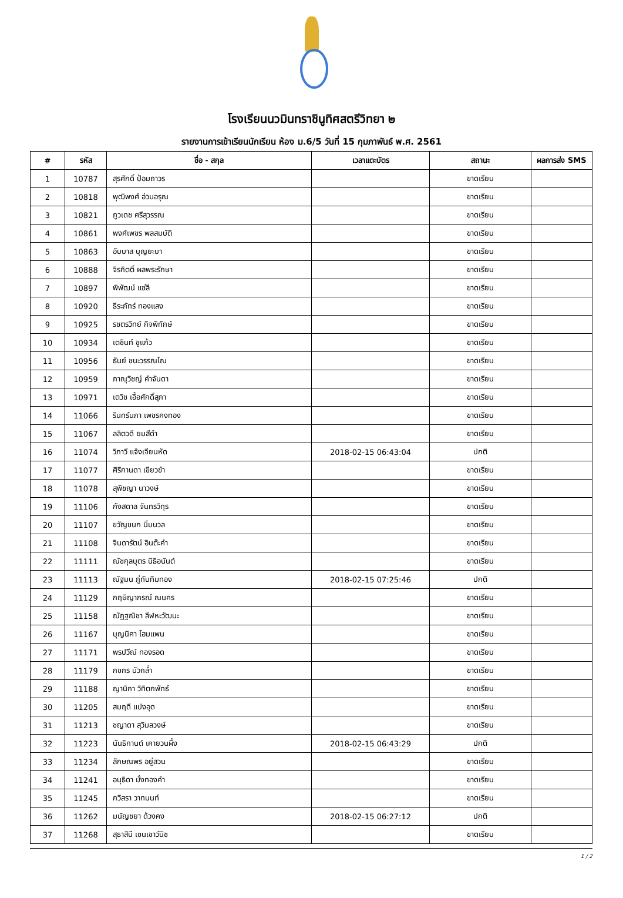โรงเรียนนวมินทราชินูทิศสตรีวิทยา ๒
รายงานการเข้าเรียนนักเรียน ห้อง ม.6/5 วันที่ 15 กุมภาพันธ์ พ.ศ. 2561
| # | รหัส | ชื่อ - สกุล | เวลาแตะบัตร | สถานะ | ผลการส่ง SMS |
| --- | --- | --- | --- | --- | --- |
| 1 | 10787 | สุรศักดิ์ ป้อมถาวร | | ขาดเรียน | |
| 2 | 10818 | พุฒิพงศ์ อ่วมอรุณ | | ขาดเรียน | |
| 3 | 10821 | ภูวเดช ศรีสุวรรณ | | ขาดเรียน | |
| 4 | 10861 | พงศ์เพชร พลสมบัติ | | ขาดเรียน | |
| 5 | 10863 | อับบาส บุญยะบา | | ขาดเรียน | |
| 6 | 10888 | จิรกิตติ์ ผลพระรักษา | | ขาดเรียน | |
| 7 | 10897 | พิพัฒน์ แซ่ลี | | ขาดเรียน | |
| 8 | 10920 | ธีระภัทร์ ทองแสง | | ขาดเรียน | |
| 9 | 10925 | รชตรวิทย์ กิจพิทักษ์ | | ขาดเรียน | |
| 10 | 10934 | เตชินท์ ชูแก้ว | | ขาดเรียน | |
| 11 | 10956 | ธันย์ ชนะวรรณโณ | | ขาดเรียน | |
| 12 | 10959 | ภาณุวิชญ์ คำจันดา | | ขาดเรียน | |
| 13 | 10971 | เตวิช เอื้อศักดิ์สุภา | | ขาดเรียน | |
| 14 | 11066 | รินทร์นภา เพชรคงทอง | | ขาดเรียน | |
| 15 | 11067 | ลลิตวดี ยมสีดำ | | ขาดเรียน | |
| 16 | 11074 | วิภาวี แจ้งเจียนหัด | 2018-02-15 06:43:04 | ปกติ | |
| 17 | 11077 | ศิริกานดา เขียวขำ | | ขาดเรียน | |
| 18 | 11078 | สุพิชญา นาวงษ์ | | ขาดเรียน | |
| 19 | 11106 | กังสดาล จันทรวิทุร | | ขาดเรียน | |
| 20 | 11107 | ขวัญชนก นิ่มนวล | | ขาดเรียน | |
| 21 | 11108 | จินดารัตน์ อินต๊ะคำ | | ขาดเรียน | |
| 22 | 11111 | ณัชกุลบุตร นิธิอนันต์ | | ขาดเรียน | |
| 23 | 11113 | ณัฐมน ภู่ทับทิมทอง | 2018-02-15 07:25:46 | ปกติ | |
| 24 | 11129 | กฤษิญาภรณ์ ณนคร | | ขาดเรียน | |
| 25 | 11158 | ณัฏฐณิชา ลีฬหะวัฒนะ | | ขาดเรียน | |
| 26 | 11167 | บุญนิศา โฮมแพน | | ขาดเรียน | |
| 27 | 11171 | พรปวีณ์ ทองรอด | | ขาดเรียน | |
| 28 | 11179 | กชกร บัวกล่ำ | | ขาดเรียน | |
| 29 | 11188 | ญานิกา วิทิตกพัทธ์ | | ขาดเรียน | |
| 30 | 11205 | สมฤดี แปงอุด | | ขาดเรียน | |
| 31 | 11213 | ชญาดา สุวิมลวงษ์ | | ขาดเรียน | |
| 32 | 11223 | นันธิกานต์ เคายวนผึ้ง | 2018-02-15 06:43:29 | ปกติ | |
| 33 | 11234 | ลักษณพร อยู่สวน | | ขาดเรียน | |
| 34 | 11241 | อนุธิดา มั่งทองคำ | | ขาดเรียน | |
| 35 | 11245 | กวิสรา วาทนนท์ | | ขาดเรียน | |
| 36 | 11262 | มนัญชยา ด้วงคง | 2018-02-15 06:27:12 | ปกติ | |
| 37 | 11268 | สุธาสินี เซนเชาว์นิช | | ขาดเรียน | |
1 / 2